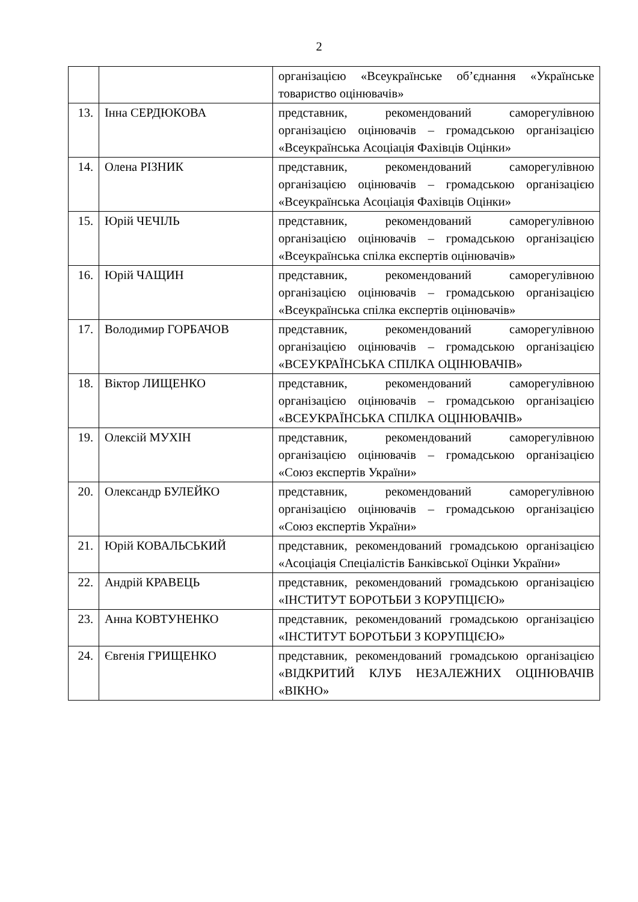2
| | | організацією «Всеукраїнське об’єднання «Українське товариство оцінювачів» |
| 13. | Інна СЕРДЮКОВА | представник, рекомендований саморегулівною організацією оцінювачів – громадською організацією «Всеукраїнська Асоціація Фахівців Оцінки» |
| 14. | Олена РІЗНИК | представник, рекомендований саморегулівною організацією оцінювачів – громадською організацією «Всеукраїнська Асоціація Фахівців Оцінки» |
| 15. | Юрій ЧЕЧІЛЬ | представник, рекомендований саморегулівною організацією оцінювачів – громадською організацією «Всеукраїнська спілка експертів оцінювачів» |
| 16. | Юрій ЧАЩИН | представник, рекомендований саморегулівною організацією оцінювачів – громадською організацією «Всеукраїнська спілка експертів оцінювачів» |
| 17. | Володимир ГОРБАЧОВ | представник, рекомендований саморегулівною організацією оцінювачів – громадською організацією «ВСЕУКРАЇНСЬКА СПІЛКА ОЦІНЮВАЧІВ» |
| 18. | Віктор ЛИЩЕНКО | представник, рекомендований саморегулівною організацією оцінювачів – громадською організацією «ВСЕУКРАЇНСЬКА СПІЛКА ОЦІНЮВАЧІВ» |
| 19. | Олексій МУХІН | представник, рекомендований саморегулівною організацією оцінювачів – громадською організацією «Союз експертів України» |
| 20. | Олександр БУЛЕЙКО | представник, рекомендований саморегулівною організацією оцінювачів – громадською організацією «Союз експертів України» |
| 21. | Юрій КОВАЛЬСЬКИЙ | представник, рекомендований громадською організацією «Асоціація Спеціалістів Банківської Оцінки України» |
| 22. | Андрій КРАВЕЦЬ | представник, рекомендований громадською організацією «ІНСТИТУТ БОРОТЬБИ З КОРУПЦІЄЮ» |
| 23. | Анна КОВТУНЕНКО | представник, рекомендований громадською організацією «ІНСТИТУТ БОРОТЬБИ З КОРУПЦІЄЮ» |
| 24. | Євгенія ГРИЩЕНКО | представник, рекомендований громадською організацією «ВІДКРИТИЙ КЛУБ НЕЗАЛЕЖНИХ ОЦІНЮВАЧІВ «ВІКНО» |